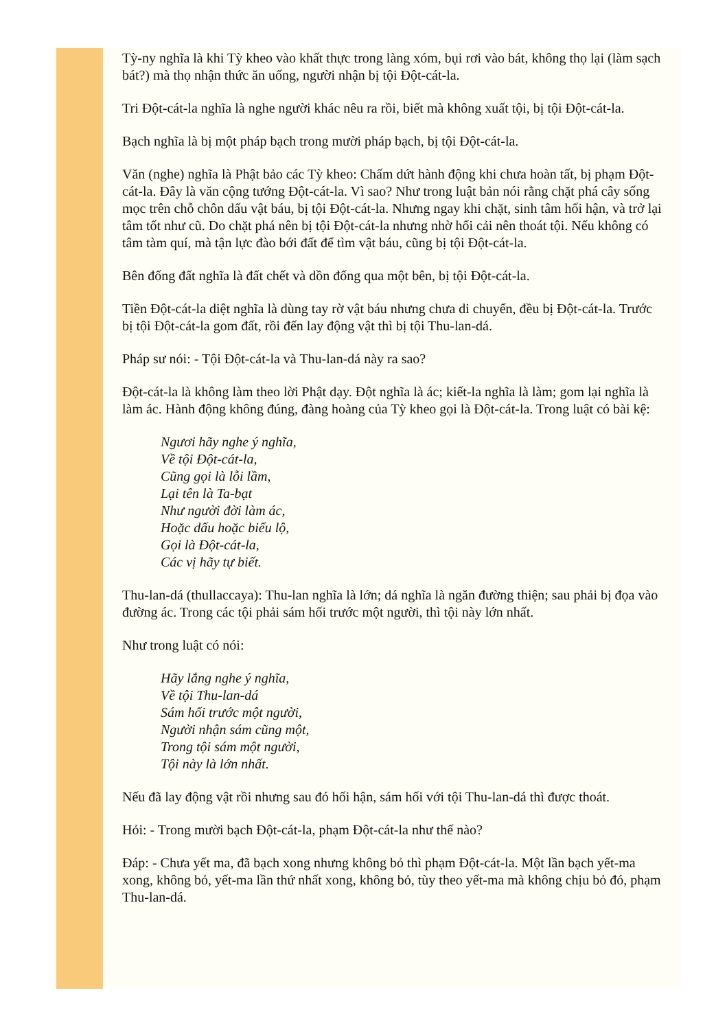Tỳ-ny nghĩa là khi Tỳ kheo vào khất thực trong làng xóm, bụi rơi vào bát, không thọ lại (làm sạch bát?) mà thọ nhận thức ăn uống, người nhận bị tội Đột-cát-la.
Tri Đột-cát-la nghĩa là nghe người khác nêu ra rồi, biết mà không xuất tội, bị tội Đột-cát-la.
Bạch nghĩa là bị một pháp bạch trong mười pháp bạch, bị tội Đột-cát-la.
Văn (nghe) nghĩa là Phật bảo các Tỳ kheo: Chấm dứt hành động khi chưa hoàn tất, bị phạm Đột-cát-la. Đây là văn cộng tướng Đột-cát-la. Vì sao? Như trong luật bản nói rằng chặt phá cây sống mọc trên chỗ chôn dấu vật báu, bị tội Đột-cát-la. Nhưng ngay khi chặt, sinh tâm hối hận, và trở lại tâm tốt như cũ. Do chặt phá nên bị tội Đột-cát-la nhưng nhờ hối cải nên thoát tội. Nếu không có tâm tàm quí, mà tận lực đào bới đất để tìm vật báu, cũng bị tội Đột-cát-la.
Bên đống đất nghĩa là đất chết và dồn đống qua một bên, bị tội Đột-cát-la.
Tiền Đột-cát-la diệt nghĩa là dùng tay rờ vật báu nhưng chưa di chuyển, đều bị Đột-cát-la. Trước bị tội Đột-cát-la gom đất, rồi đến lay động vật thì bị tội Thu-lan-dá.
Pháp sư nói: - Tội Đột-cát-la và Thu-lan-dá này ra sao?
Đột-cát-la là không làm theo lời Phật dạy. Đột nghĩa là ác; kiết-la nghĩa là làm; gom lại nghĩa là làm ác. Hành động không đúng, đàng hoàng của Tỳ kheo gọi là Đột-cát-la. Trong luật có bài kệ:
Ngươi hãy nghe ý nghĩa,
Về tội Đột-cát-la,
Cũng gọi là lỗi lầm,
Lại tên là Ta-bạt
Như người đời làm ác,
Hoặc dấu hoặc biểu lộ,
Gọi là Đột-cát-la,
Các vị hãy tự biết.
Thu-lan-dá (thullaccaya): Thu-lan nghĩa là lớn; dá nghĩa là ngăn đường thiện; sau phải bị đọa vào đường ác. Trong các tội phải sám hối trước một người, thì tội này lớn nhất.
Như trong luật có nói:
Hãy lắng nghe ý nghĩa,
Về tội Thu-lan-dá
Sám hối trước một người,
Người nhận sám cũng một,
Trong tội sám một người,
Tội này là lớn nhất.
Nếu đã lay động vật rồi nhưng sau đó hối hận, sám hối với tội Thu-lan-dá thì được thoát.
Hỏi: - Trong mười bạch Đột-cát-la, phạm Đột-cát-la như thế nào?
Đáp: - Chưa yết ma, đã bạch xong nhưng không bỏ thì phạm Đột-cát-la. Một lần bạch yết-ma xong, không bỏ, yết-ma lần thứ nhất xong, không bỏ, tùy theo yết-ma mà không chịu bỏ đó, phạm Thu-lan-dá.